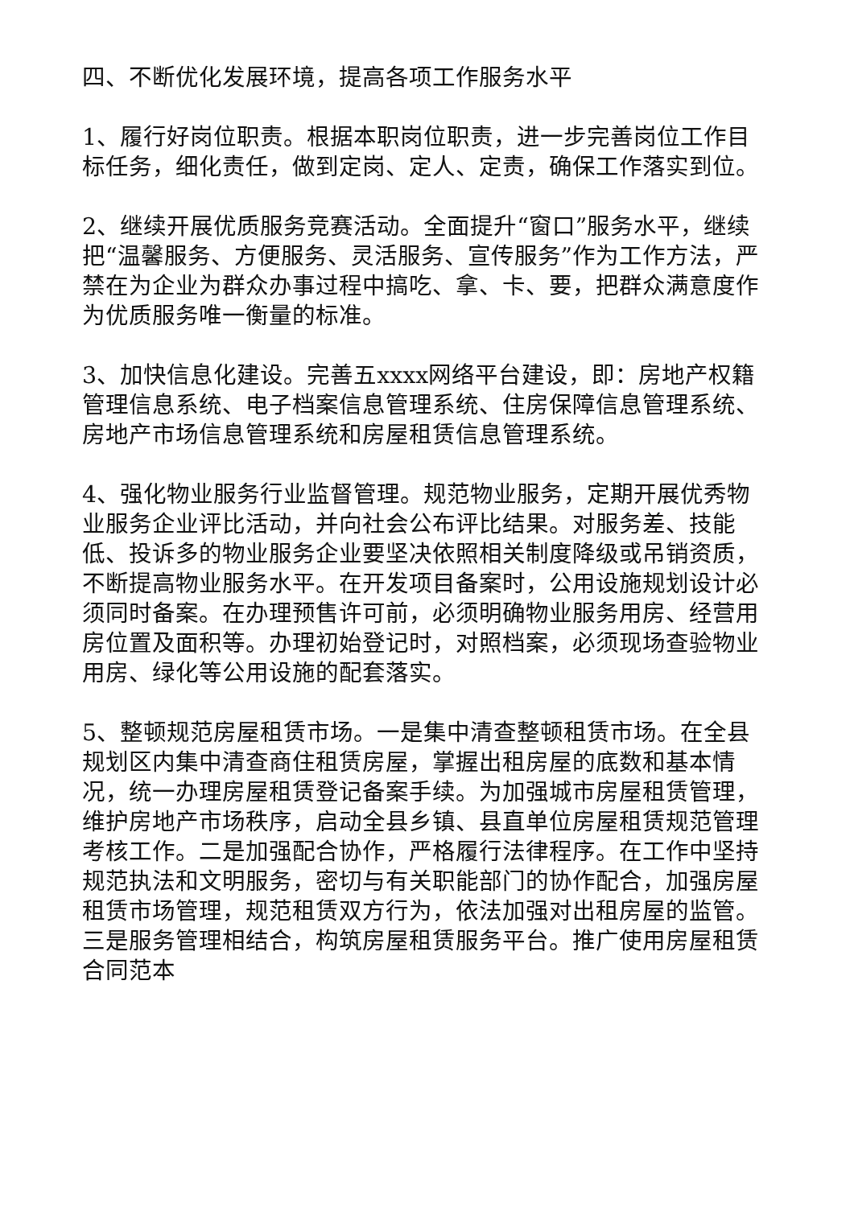四、不断优化发展环境，提高各项工作服务水平
1、履行好岗位职责。根据本职岗位职责，进一步完善岗位工作目标任务，细化责任，做到定岗、定人、定责，确保工作落实到位。
2、继续开展优质服务竞赛活动。全面提升“窗口”服务水平，继续把“温馨服务、方便服务、灵活服务、宣传服务”作为工作方法，严禁在为企业为群众办事过程中搞吃、拿、卡、要，把群众满意度作为优质服务唯一衡量的标准。
3、加快信息化建设。完善五xxxx网络平台建设，即：房地产权籍管理信息系统、电子档案信息管理系统、住房保障信息管理系统、房地产市场信息管理系统和房屋租赁信息管理系统。
4、强化物业服务行业监督管理。规范物业服务，定期开展优秀物业服务企业评比活动，并向社会公布评比结果。对服务差、技能低、投诉多的物业服务企业要坚决依照相关制度降级或吊销资质，不断提高物业服务水平。在开发项目备案时，公用设施规划设计必须同时备案。在办理预售许可前，必须明确物业服务用房、经营用房位置及面积等。办理初始登记时，对照档案，必须现场查验物业用房、绿化等公用设施的配套落实。
5、整顿规范房屋租赁市场。一是集中清查整顿租赁市场。在全县规划区内集中清查商住租赁房屋，掌握出租房屋的底数和基本情况，统一办理房屋租赁登记备案手续。为加强城市房屋租赁管理，维护房地产市场秩序，启动全县乡镇、县直单位房屋租赁规范管理考核工作。二是加强配合协作，严格履行法律程序。在工作中坚持规范执法和文明服务，密切与有关职能部门的协作配合，加强房屋租赁市场管理，规范租赁双方行为，依法加强对出租房屋的监管。三是服务管理相结合，构筑房屋租赁服务平台。推广使用房屋租赁合同范本